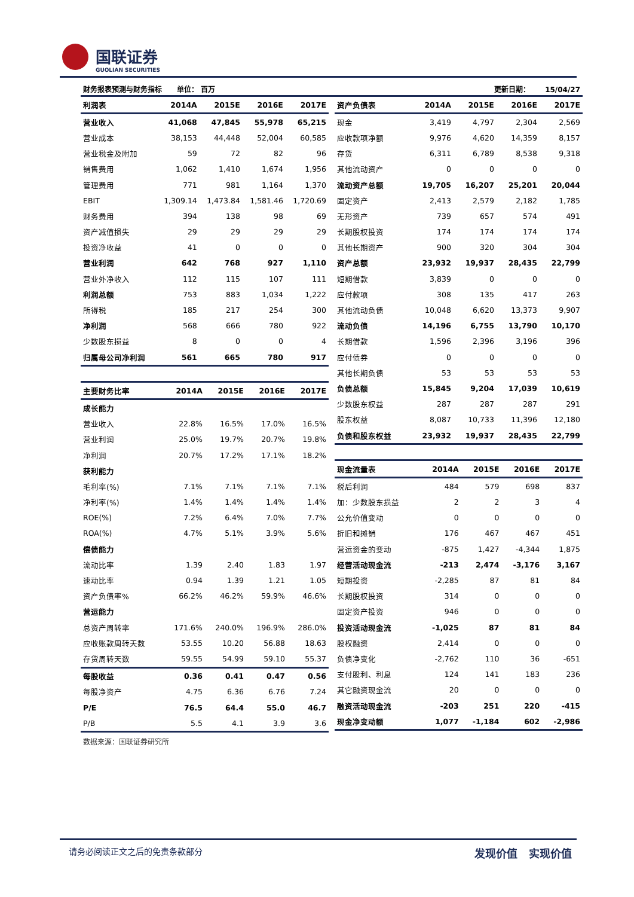国联证券
GUOLIAN SECURITIES
财务报表预测与财务指标 单位： 百万 更新日期： 15/04/27
| 利润表 | 2014A | 2015E | 2016E | 2017E |
| --- | --- | --- | --- | --- |
| 营业收入 | 41,068 | 47,845 | 55,978 | 65,215 |
| 营业成本 | 38,153 | 44,448 | 52,004 | 60,585 |
| 营业税金及附加 | 59 | 72 | 82 | 96 |
| 销售费用 | 1,062 | 1,410 | 1,674 | 1,956 |
| 管理费用 | 771 | 981 | 1,164 | 1,370 |
| EBIT | 1,309.14 | 1,473.84 | 1,581.46 | 1,720.69 |
| 财务费用 | 394 | 138 | 98 | 69 |
| 资产减值损失 | 29 | 29 | 29 | 29 |
| 投资净收益 | 41 | 0 | 0 | 0 |
| 营业利润 | 642 | 768 | 927 | 1,110 |
| 营业外净收入 | 112 | 115 | 107 | 111 |
| 利润总额 | 753 | 883 | 1,034 | 1,222 |
| 所得税 | 185 | 217 | 254 | 300 |
| 净利润 | 568 | 666 | 780 | 922 |
| 少数股东损益 | 8 | 0 | 0 | 4 |
| 归属母公司净利润 | 561 | 665 | 780 | 917 |
| 主要财务比率 | 2014A | 2015E | 2016E | 2017E |
| --- | --- | --- | --- | --- |
| 成长能力 | | | | |
| 营业收入 | 22.8% | 16.5% | 17.0% | 16.5% |
| 营业利润 | 25.0% | 19.7% | 20.7% | 19.8% |
| 净利润 | 20.7% | 17.2% | 17.1% | 18.2% |
| 获利能力 | | | | |
| 毛利率(%) | 7.1% | 7.1% | 7.1% | 7.1% |
| 净利率(%) | 1.4% | 1.4% | 1.4% | 1.4% |
| ROE(%) | 7.2% | 6.4% | 7.0% | 7.7% |
| ROA(%) | 4.7% | 5.1% | 3.9% | 5.6% |
| 偿债能力 | | | | |
| 流动比率 | 1.39 | 2.40 | 1.83 | 1.97 |
| 速动比率 | 0.94 | 1.39 | 1.21 | 1.05 |
| 资产负债率% | 66.2% | 46.2% | 59.9% | 46.6% |
| 营运能力 | | | | |
| 总资产周转率 | 171.6% | 240.0% | 196.9% | 286.0% |
| 应收账款周转天数 | 53.55 | 10.20 | 56.88 | 18.63 |
| 存货周转天数 | 59.55 | 54.99 | 59.10 | 55.37 |
| 每股收益 | 0.36 | 0.41 | 0.47 | 0.56 |
| 每股净资产 | 4.75 | 6.36 | 6.76 | 7.24 |
| P/E | 76.5 | 64.4 | 55.0 | 46.7 |
| P/B | 5.5 | 4.1 | 3.9 | 3.6 |
数据来源：国联证券研究所
| 资产负债表 | 2014A | 2015E | 2016E | 2017E |
| --- | --- | --- | --- | --- |
| 现金 | 3,419 | 4,797 | 2,304 | 2,569 |
| 应收款项净额 | 9,976 | 4,620 | 14,359 | 8,157 |
| 存货 | 6,311 | 6,789 | 8,538 | 9,318 |
| 其他流动资产 | 0 | 0 | 0 | 0 |
| 流动资产总额 | 19,705 | 16,207 | 25,201 | 20,044 |
| 固定资产 | 2,413 | 2,579 | 2,182 | 1,785 |
| 无形资产 | 739 | 657 | 574 | 491 |
| 长期股权投资 | 174 | 174 | 174 | 174 |
| 其他长期资产 | 900 | 320 | 304 | 304 |
| 资产总额 | 23,932 | 19,937 | 28,435 | 22,799 |
| 短期借款 | 3,839 | 0 | 0 | 0 |
| 应付款项 | 308 | 135 | 417 | 263 |
| 其他流动负债 | 10,048 | 6,620 | 13,373 | 9,907 |
| 流动负债 | 14,196 | 6,755 | 13,790 | 10,170 |
| 长期借款 | 1,596 | 2,396 | 3,196 | 396 |
| 应付债券 | 0 | 0 | 0 | 0 |
| 其他长期负债 | 53 | 53 | 53 | 53 |
| 负债总额 | 15,845 | 9,204 | 17,039 | 10,619 |
| 少数股东权益 | 287 | 287 | 287 | 291 |
| 股东权益 | 8,087 | 10,733 | 11,396 | 12,180 |
| 负债和股东权益 | 23,932 | 19,937 | 28,435 | 22,799 |
| 现金流量表 | 2014A | 2015E | 2016E | 2017E |
| --- | --- | --- | --- | --- |
| 税后利润 | 484 | 579 | 698 | 837 |
| 加：少数股东损益 | 2 | 2 | 3 | 4 |
| 公允价值变动 | 0 | 0 | 0 | 0 |
| 折旧和摊销 | 176 | 467 | 467 | 451 |
| 营运资金的变动 | -875 | 1,427 | -4,344 | 1,875 |
| 经营活动现金流 | -213 | 2,474 | -3,176 | 3,167 |
| 短期投资 | -2,285 | 87 | 81 | 84 |
| 长期股权投资 | 314 | 0 | 0 | 0 |
| 固定资产投资 | 946 | 0 | 0 | 0 |
| 投资活动现金流 | -1,025 | 87 | 81 | 84 |
| 股权融资 | 2,414 | 0 | 0 | 0 |
| 负债净变化 | -2,762 | 110 | 36 | -651 |
| 支付股利、利息 | 124 | 141 | 183 | 236 |
| 其它融资现金流 | 20 | 0 | 0 | 0 |
| 融资活动现金流 | -203 | 251 | 220 | -415 |
| 现金净变动额 | 1,077 | -1,184 | 602 | -2,986 |
请务必阅读正文之后的免责条款部分 发现价值 实现价值